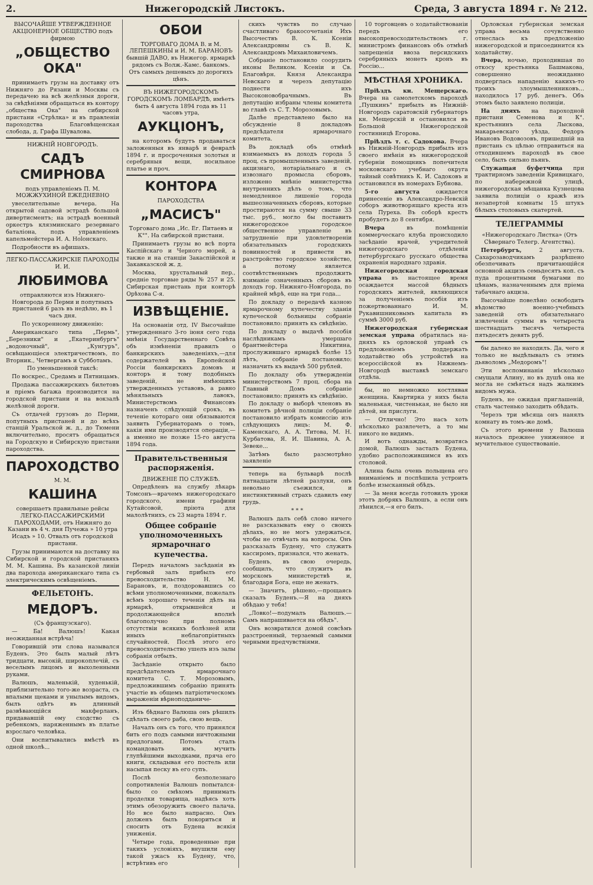2. Нижегородскій Листокъ. Среда, 3 августа 1894 г. № 212.
ВЫСОЧАЙШЕ УТВЕРЖДЕННОЕ АКЦІОНЕРНОЕ ОБЩЕСТВО подъ фирмою
„ОБЩЕСТВО ОКА"
принимаетъ грузы на доставку отъ Нижняго до Рязани и Москвы съ передачею на всѣ желѣзныя дороги, за свѣдѣніями обращаться въ контору „общества Ока" на сибирской пристани «Стрѣлка» и въ правленіи пароходства Благовѣщенская слобода, д. Графа Шувалова.
НИЖНІЙ НОВГОРОДЪ.
САДЪ СМИРНОВА
подъ управленіемъ П. М. МОЖЖУХИНОЙ ЕЖЕДНЕВНО
увеселительные вечера. На открытой садовой эстрадѣ большой дивертисментъ; на эстрадѣ военный оркестръ клязминскаго резервнаго баталіона, подъ управленіемъ капельмейстера И. А. Holoнскаго.
Подробности въ афишахъ.
ЛЕГКО-ПАССАЖИРСКІЕ ПАРОХОДЫ И. И.
ЛЮБИМОВА
отправляются изъ Нижняго-Новгорода до Перми и попутныхъ пристаней 6 разъ въ недѣлю, въ 1 часъ дня.
По ускоренному движенію:
Американскаго типа „Пермь", „Березники" и „Екатеринбургъ" „водоночный", „Кунгуръ", освѣщающіеся электричествомъ, по Вторник., Четвергамъ и Субботамъ.
По уменьшенной таксѣ:
По воскрес., Средамъ и Пятницамъ.
Продажа пассажирскихъ билетовъ и пріемъ багажа производится на городской пристани и на вокзалѣ желѣзной дороги.
Съ отдачей грузовъ до Перми, попутныхъ пристаней и до всѣхъ станцій Уральской ж. д., до Тюмени включительно, просятъ обращаться на Городскую и Сибирскую пристани пароходства.
ПАРОХОДСТВО
М. М.
КАШИНА
совершаетъ правильные рейсы ЛЕГКО-ПАССАЖИРСКИМИ ПАРОХОДАМИ, отъ Нижняго до Казани въ 4 ч. дня Пучежа » 10 утра Исадъ » 10. Отвалъ отъ городской пристани.
Грузы принимаются на доставку на Сибирской и городской пристаняхъ М. М. Кашина. Въ казанской линіи два парохода американскаго типа съ электрическимъ освѣщеніемъ.
ФЕЛЬЕТОНЪ.
МЕДОРЪ.
(Съ французскаго).
— Ба! Валюшъ! Какая неожиданная встрѣча!
Говорившій эти слова назывался Буденъ. Это былъ малый лѣтъ тридцати, высокій, широкоплечій, съ веселымъ лицомъ и выхоленными руками.
Валюшъ, маленькій, худенькій, приблизительно того-же возраста, съ впалыми щеками и унылымъ видомъ, былъ одѣтъ въ длинный развѣвающійся макферланъ, придававшій ему сходство съ ребенкомъ, наряженнымъ въ платье взрослаго человѣка.
Они воспитывались вмѣстѣ въ одной школѣ...
ОБОИ
ТОРГОВАГО ДОМА В. и М. ЛЕПЕШКИНЫ и И. М. БАРАНОВЪ бывшій ДАВО, въ Нижегор. ярмаркѣ рядомъ съ Волж.-Камс. банкомъ. Отъ самыхъ дешевыхъ до дорогихъ цѣнъ.
ВЪ НИЖЕГОРОДСКОМЪ ГОРОДСКОМЪ ЛОМБАРДѢ, имѣетъ быть 4 августа 1894 года въ 11 часовъ утра,
АУКЦІОНЪ,
на которомъ будутъ продаваться заложенныя въ январѣ и февралѣ 1894 г. и просроченныя золотыя и серебряныя вещи, носильное платье и проч.
КОНТОРА
ПАРОХОДСТВА
„МАСИСЪ"
Торговаго дома „Ис. Ег. Питаевъ и К°". На сибирской пристани.
Принимаетъ грузы во всѣ порта Каспійскаго и Черного морей, а также и на станціи Закаспійской и Закавказской ж. д.
Москва, хрустальный пер., средніе торговые ряды № 257 и 25. Сибирская пристань при конторѣ Орѣхова С-я.
ИЗВѢЩЕНІЕ.
На основаніи отд. IV Высочайше утвержденнаго 3-го іюня сего года мнѣнія Государственнаго Совѣта объ измѣненіи правилъ о банкирскихъ заведеніяхъ,—для содержателей въ Европейской Россіи банкирскихъ домовъ и конторъ и тому подобныхъ заведеній, не имѣющихъ утвержденныхъ уставовъ, а равно мѣняльныхъ лавокъ, Министерствомъ Финансовъ назначенъ слѣдующій срокъ, въ теченіе котораго они обязываются заявить Губернаторамъ о томъ, какія ими производятся операціи,—а именно не позже 15-го августа 1894 года.
Правительственныя распоряженія.
ДВИЖЕНІЕ ПО СЛУЖБѢ.
Опредѣленъ на службу лѣкарь Томсонъ—врачемъ нижегородскаго городского, имени графини Кутайсовой, пріюта для малолѣтнихъ, съ 23 марта 1894 г.
Общее собраніе уполномоченныхъ ярмарочнаго купечества.
Передъ началомъ засѣданія въ гербовый залъ прибылъ его превосходительство Н. М. Барановъ, и, поздоровавшись со всѣми уполномоченными, пожелалъ всѣмъ хорошаго теченія дѣлъ на ярмаркѣ, открывшейся и продолжающейся вполнѣ благополучно при полномъ отсутствіи всякихъ болѣзней или иныхъ неблагопріятныхъ случайностей. Послѣ этого его превосходительство ушелъ изъ залы собранія отбылъ.
Засѣданіе открыто было предсѣдателемъ ярмарочнаго комитета С. Т. Морозовымъ, предложившимъ собранію принять участіе въ общемъ патріотическомъ выраженіи вѣрноподданиче-
Изъ бѣднаго Валюша онъ рѣшилъ сдѣлать своего раба, свою вещь.
Началъ онъ съ того, что принялся бить его подъ самыми ничтожными предлогами. Потомъ сталъ командовать имъ, мучить глупѣйшими выходками, пряча его книги, складывая его постель или насыпая песку въ его супъ.
Послѣ безполезнаго сопротивленія Валюшъ попытался-было со смѣхомъ принимать проделки товарища, надѣясь хоть этимъ обезоружить своего палача. Но все было напрасно. Онъ долженъ былъ покориться и сносить отъ Будена всякія униженія.
Четыре года, проведенные при такихъ условіяхъ, внушили ему такой ужасъ къ Будену, что, встрѣтивъ его
скихъ чувствъ по случаю счастливаго бракосочетанія Ихъ Высочествъ В. К. Ксеніи Александровны съ В. К. Александромъ Михаиловичемъ.
Собраніе постановило соорудить иконы Великом. Ксеніи и Св. Благовѣрн. Князя Александра Невскаго и черезъ депутацію поднести ихъ Высоконовобрачнымъ. Въ депутацію избраны члены комитета во главѣ съ С. Т. Морозовымъ.
Далѣе представлено было на обсужденіе 8 докладовъ предсѣдателя ярмарочнаго комитета.
Въ докладѣ объ отмѣнѣ взимаемыхъ въ доходъ города 5 проц. съ промышленныхъ заведеній, акцизнаго, нотаріальнаго и съ извознаго промысла сборовъ, изложено мнѣніе министерства внутреннихъ дѣлъ о томъ, что немедленное лишеніе города вышеозначенныхъ сборовъ, которые простираются на сумму свыше 33 тыс. руб., могло бы поставить нижегородское городское общественное управленіе въ затрудненіе при удовлетвореніи обязательныхъ городскихъ повинностей и привести въ разстройство городское хозяйство, а потому является соотвѣтственнымъ продолжить взиманіе означенныхъ сборовъ въ доходъ гор. Нижняго-Новгорода, по крайней мѣрѣ, еще на три года...
По докладу о передачѣ казною ярмарочному купечеству зданія купеческой больницы собраніе постановило: принять къ свѣдѣнію.
По докладу о выдачѣ пособія наслѣдникамъ умершаго брантмейстера Никитина, прослужившаго ярмаркѣ болѣе 15 лѣтъ, собраніе постановило: назначить къ выдачѣ 500 рублей.
По докладу объ утвержденіи министерствомъ 7 проц. сбора на Главный Домъ собраніе постановило: принять къ свѣдѣнію.
По докладу о выборѣ членовъ въ комитетъ рѣчной полиціи собраніе постановило избрать комиссію изъ слѣдующихъ лицъ: М. Ф. Каменскаго, А. А. Титова, М. Н. Курбатова, Я. И. Шавина, А. А. Зевеке...
Затѣмъ было разсмотрѣно заявленіе
теперь на бульварѣ послѣ пятнадцати лѣтней разлуки, онъ невольно съежился, и инстинктивный страхъ сдавилъ ему грудь.
* * *
Валюшъ далъ себѣ слово ничего не разсказывать ему о своихъ дѣлахъ, но не могъ удержаться, чтобы не отвѣчать на вопросы. Онъ разсказалъ Будену, что служитъ кассиромъ, признался, что женатъ.
Буденъ, въ свою очередь, сообщилъ, что служитъ въ морскомъ министерствѣ и, благодаря Бога, еще не женатъ.
— Значитъ, рѣшено,—прощаясь сказалъ Буденъ.—Я на дняхъ обѣдаю у тебя!
„Ловко!—подумалъ Валюшъ.—Самъ напрашивается на обѣдъ".
Онъ возвратился домой совсѣмъ разстроенный, терзаемый самыми черными предчувствіями.
10 торговцевъ о ходатайствованіи передъ его высокопревосходительствомъ г. министромъ финансовъ объ отмѣнѣ запрещенія ввоза персидскихъ серебряныхъ монетъ кронъ въ Россію...
МѢСТНАЯ ХРОНИКА.
Пріѣздъ кн. Мещерскаго. Вчера на самолетскомъ пароходѣ „Пушкинъ" прибылъ въ Нижній-Новгородъ саратовскій губернаторъ кн. Мещерскій и остановился въ Большой Нижегородской гостинницѣ Егорова.
Пріѣздъ т. с. Садокова. Вчера въ Нижній-Новгородъ прибылъ изъ своего имѣнія въ нижегородской губерніи помощникъ попечителя московскаго учебнаго округа тайный совѣтникъ К. И. Садоковъ и остановился въ номерахъ Бубнова.
5-го августа ожидается принесеніе въ Александро-Невскій соборъ животворящаго креста изъ села Пуреха. Въ соборѣ крестъ пробудетъ до 8 сентября.
Вчера въ помѣщеніи коммерческаго клуба происходило засѣданіе врачей, учредителей нижегородскаго отдѣленія петербургскаго русскаго общества охраненія народнаго здравія.
Нижегородская городская управа въ настоящее время осаждается массой бѣдныхъ городскихъ жителей, являющихся за полученіемъ пособія изъ пожертвованнаго И. М. Рукавишниковымъ капитала въ суммѣ 3000 руб.
Нижегородская губернская земская управа обратилась на-дняхъ къ орловской управѣ съ предложеніемъ поддержать ходатайство объ устройствѣ на всероссійской въ Нижнемъ-Новгородѣ выставкѣ земскаго отдѣла.
бы, но немножко костлявая женщина. Квартирка у нихъ была маленькая, чистенькая, не было ни дѣтей, ни прислуги.
— Отлично! Это насъ хоть нѣсколько развлечетъ, а то мы никого не видимъ.
И вотъ однажды, возвратясь домой, Валюшъ засталъ Будена, удобно расположившимся въ ихъ столовой.
Алина была очень польщена его вниманіемъ и поспѣшила устроить болѣе изысканный обѣдъ.
— За меня всегда готовилъ уроки этотъ добрякъ Валюшъ, а если онъ лѣнился,—я его билъ.
Орловская губернская земская управа весьма сочувственно отнеслась къ предложенію нижегородской и присоединится къ ходатайству.
Вчера, ночью, проходившая по откосу крестьянка Башмакова, совершенно неожиданно подверглась нападенію какихъ-то троихъ злоумышленниковъ... находилось 17 руб. денегъ. Объ этомъ было заявлено полиціи.
На дняхъ на пароходной пристани Семенова и К°. крестьянинъ села Лыскова, макарьевскаго уѣзда, Федоръ Ивановъ Водовозовъ, пришедшій на пристань съ цѣлью отправиться на отходившемъ пароходѣ въ свое село, былъ сильно пьянъ.
Служащая буфетчица при трактирномъ заведеніи Кривицкаго, по набережной улицѣ, нижегородская мѣщанка Кузнецова заявила полиціи о кражѣ изъ незапертой комнаты 15 штукъ бѣлыхъ столовыхъ скатертей.
ТЕЛЕГРАММЫ
«Нижегородскаго Листка» (Отъ Сѣвернаго Телегр. Агентства).
Петербургъ, 2 августа. Сахарозаводчикамъ разрѣшено обезпечивать причитающійся основной акцизъ семьдесятъ коп. съ пуда процентными бумагами по цѣнамъ, назначеннымъ для пріема табачнаго акциза.
Высочайше повелѣно освободить вѣдомство военно-учебныхъ заведеній отъ обязательнаго извлеченія суммы въ четыреста шестнадцать тысячъ четыреста пятьдесятъ девять руб.
бы далеко не находилъ. Да, чего я только не выдѣлывалъ съ этимъ дьяволомъ „Медоромъ"!
Эти воспоминанія нѣсколько смущали Алину, но въ душѣ она не могла не смѣяться надъ жалкимъ видомъ мужа.
Буденъ, не ожидая приглашеній, сталъ частенько заходить обѣдать.
Черезъ три мѣсяца онъ нанялъ комнату въ томъ-же домѣ.
Съ этого времени у Валюша началось прежнее униженное и мучительное существованіе.